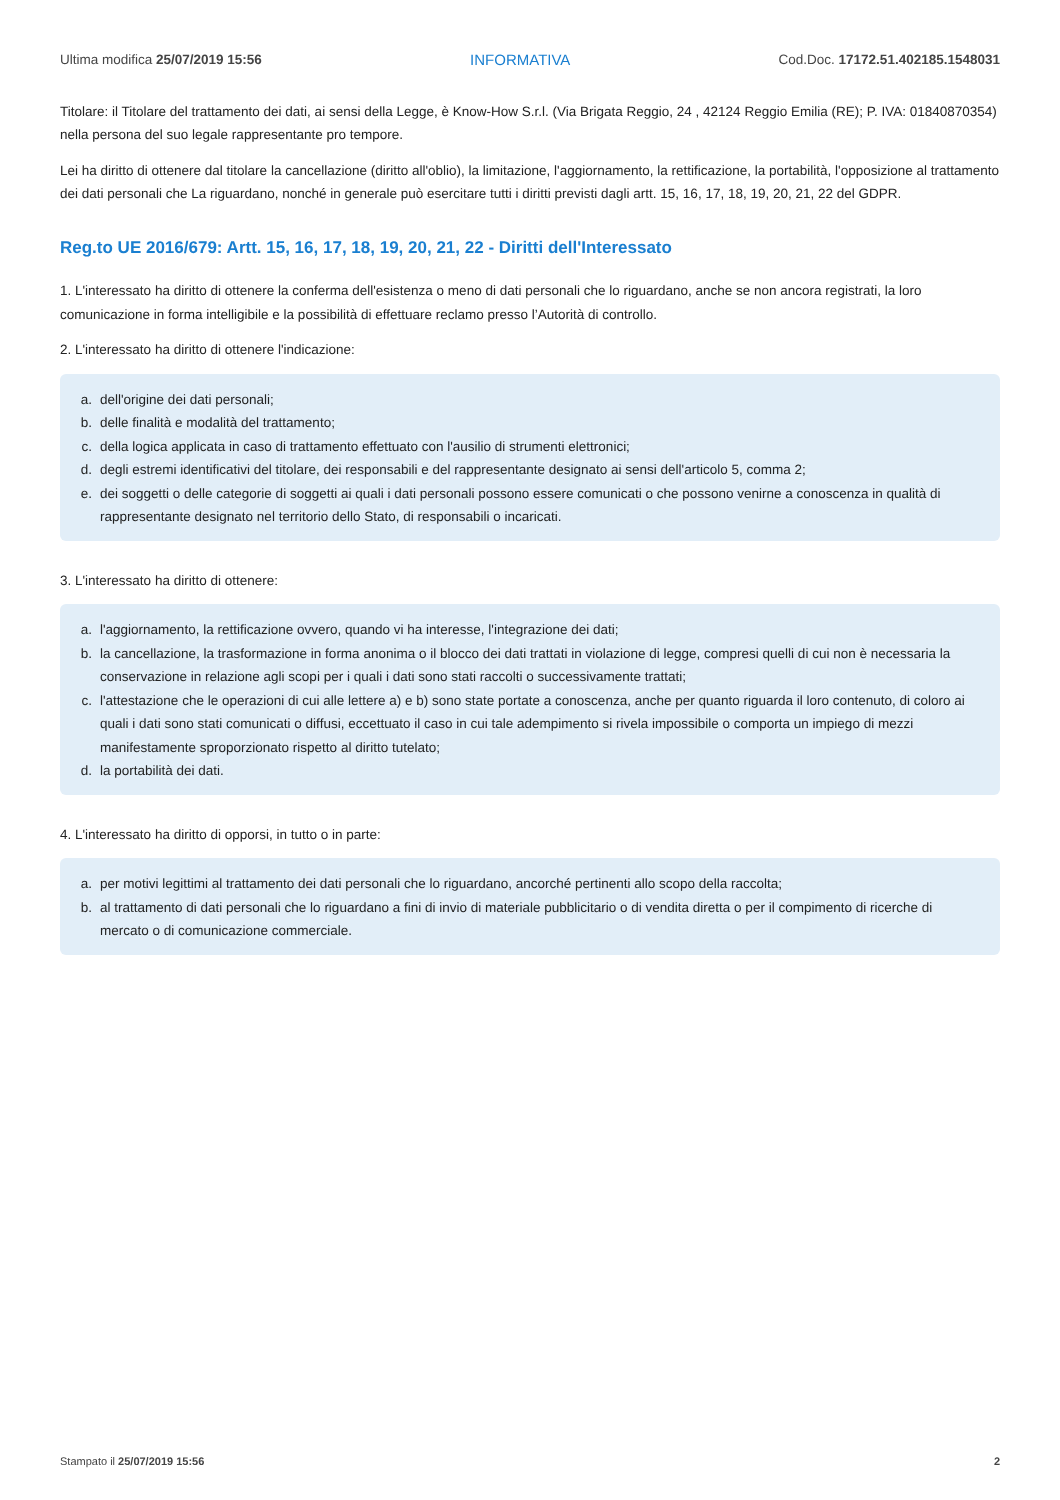Ultima modifica 25/07/2019 15:56 INFORMATIVA Cod.Doc. 17172.51.402185.1548031
Titolare: il Titolare del trattamento dei dati, ai sensi della Legge, è Know-How S.r.l. (Via Brigata Reggio, 24 , 42124 Reggio Emilia (RE); P. IVA: 01840870354) nella persona del suo legale rappresentante pro tempore.
Lei ha diritto di ottenere dal titolare la cancellazione (diritto all'oblio), la limitazione, l'aggiornamento, la rettificazione, la portabilità, l'opposizione al trattamento dei dati personali che La riguardano, nonché in generale può esercitare tutti i diritti previsti dagli artt. 15, 16, 17, 18, 19, 20, 21, 22 del GDPR.
Reg.to UE 2016/679: Artt. 15, 16, 17, 18, 19, 20, 21, 22 - Diritti dell'Interessato
1. L'interessato ha diritto di ottenere la conferma dell'esistenza o meno di dati personali che lo riguardano, anche se non ancora registrati, la loro comunicazione in forma intelligibile e la possibilità di effettuare reclamo presso l’Autorità di controllo.
2. L'interessato ha diritto di ottenere l'indicazione:
a. dell'origine dei dati personali;
b. delle finalità e modalità del trattamento;
c. della logica applicata in caso di trattamento effettuato con l'ausilio di strumenti elettronici;
d. degli estremi identificativi del titolare, dei responsabili e del rappresentante designato ai sensi dell'articolo 5, comma 2;
e. dei soggetti o delle categorie di soggetti ai quali i dati personali possono essere comunicati o che possono venirne a conoscenza in qualità di rappresentante designato nel territorio dello Stato, di responsabili o incaricati.
3. L'interessato ha diritto di ottenere:
a. l'aggiornamento, la rettificazione ovvero, quando vi ha interesse, l'integrazione dei dati;
b. la cancellazione, la trasformazione in forma anonima o il blocco dei dati trattati in violazione di legge, compresi quelli di cui non è necessaria la conservazione in relazione agli scopi per i quali i dati sono stati raccolti o successivamente trattati;
c. l'attestazione che le operazioni di cui alle lettere a) e b) sono state portate a conoscenza, anche per quanto riguarda il loro contenuto, di coloro ai quali i dati sono stati comunicati o diffusi, eccettuato il caso in cui tale adempimento si rivela impossibile o comporta un impiego di mezzi manifestamente sproporzionato rispetto al diritto tutelato;
d. la portabilità dei dati.
4. L'interessato ha diritto di opporsi, in tutto o in parte:
a. per motivi legittimi al trattamento dei dati personali che lo riguardano, ancorché pertinenti allo scopo della raccolta;
b. al trattamento di dati personali che lo riguardano a fini di invio di materiale pubblicitario o di vendita diretta o per il compimento di ricerche di mercato o di comunicazione commerciale.
Stampato il 25/07/2019 15:56 2